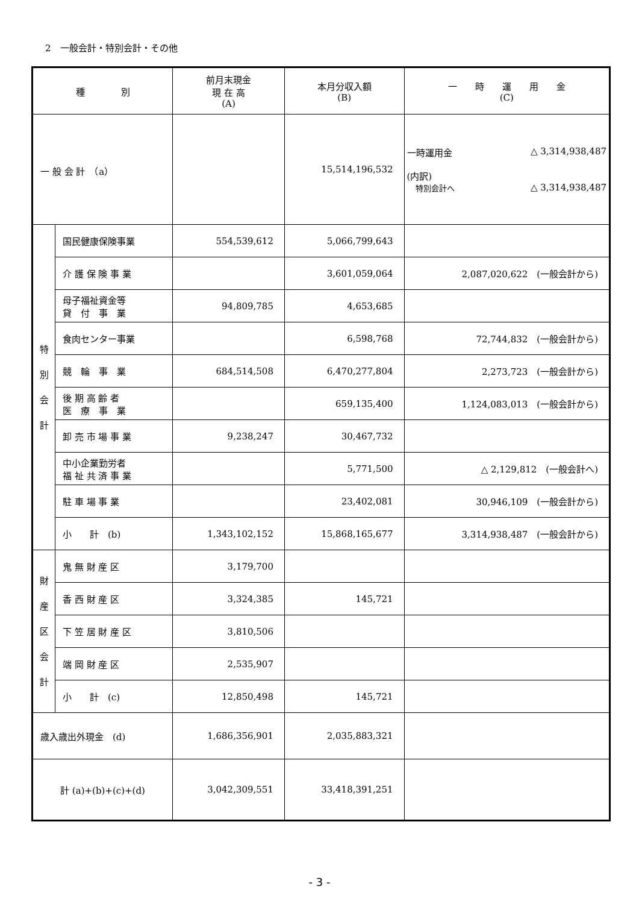2　一般会計・特別会計・その他
| 種 別 | | 前月末現金 現 在 高 (A) | 本月分収入額 (B) | 一 時 運 用 金 (C) |
| --- | --- | --- | --- | --- |
| 一 般 会 計 （a） | | | 15,514,196,532 | 一時運用金 △ 3,314,938,487 (内訳) 特別会計へ △ 3,314,938,487 |
| 特 別 会 計 | 国民健康保険事業 | 554,539,612 | 5,066,799,643 | |
| | 介 護 保 険 事 業 | | 3,601,059,064 | 2,087,020,622 (一般会計から) |
| | 母子福祉資金等 貸 付 事 業 | 94,809,785 | 4,653,685 | |
| | 食肉センター事業 | | 6,598,768 | 72,744,832 (一般会計から) |
| | 競 輪 事 業 | 684,514,508 | 6,470,277,804 | 2,273,723 (一般会計から) |
| | 後 期 高 齢 者 医 療 事 業 | | 659,135,400 | 1,124,083,013 (一般会計から) |
| | 卸 売 市 場 事 業 | 9,238,247 | 30,467,732 | |
| | 中小企業勤労者 福 祉 共 済 事 業 | | 5,771,500 | △ 2,129,812 (一般会計へ) |
| | 駐 車 場 事 業 | | 23,402,081 | 30,946,109 (一般会計から) |
| | 小 計 (b) | 1,343,102,152 | 15,868,165,677 | 3,314,938,487 (一般会計から) |
| 財 産 区 会 計 | 鬼 無 財 産 区 | 3,179,700 | | |
| | 香 西 財 産 区 | 3,324,385 | 145,721 | |
| | 下 笠 居 財 産 区 | 3,810,506 | | |
| | 端 岡 財 産 区 | 2,535,907 | | |
| | 小 計 (c) | 12,850,498 | 145,721 | |
| 歳入歳出外現金 (d) | | 1,686,356,901 | 2,035,883,321 | |
| 計 (a)+(b)+(c)+(d) | | 3,042,309,551 | 33,418,391,251 | |
- 3 -